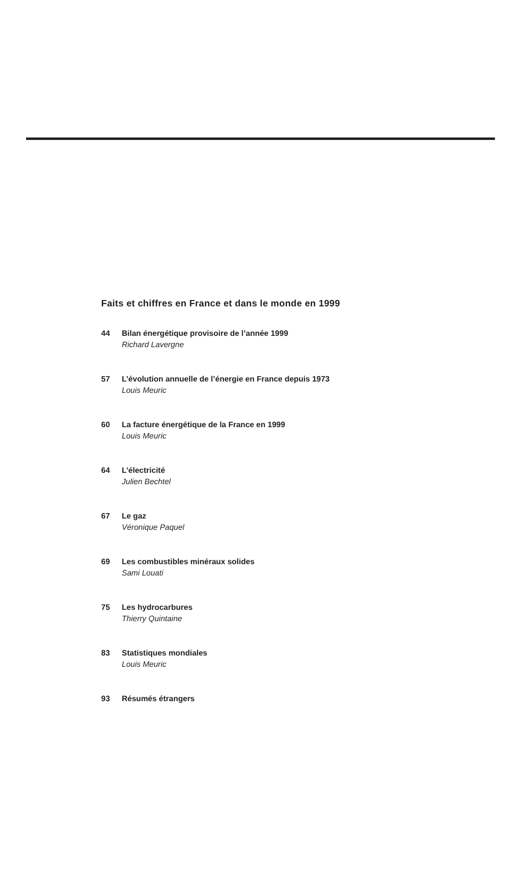Faits et chiffres en France et dans le monde en 1999
44 Bilan énergétique provisoire de l’année 1999
Richard Lavergne
57 L’évolution annuelle de l’énergie en France depuis 1973
Louis Meuric
60 La facture énergétique de la France en 1999
Louis Meuric
64 L’électricité
Julien Bechtel
67 Le gaz
Véronique Paquel
69 Les combustibles minéraux solides
Sami Louati
75 Les hydrocarbures
Thierry Quintaine
83 Statistiques mondiales
Louis Meuric
93 Résumés étrangers